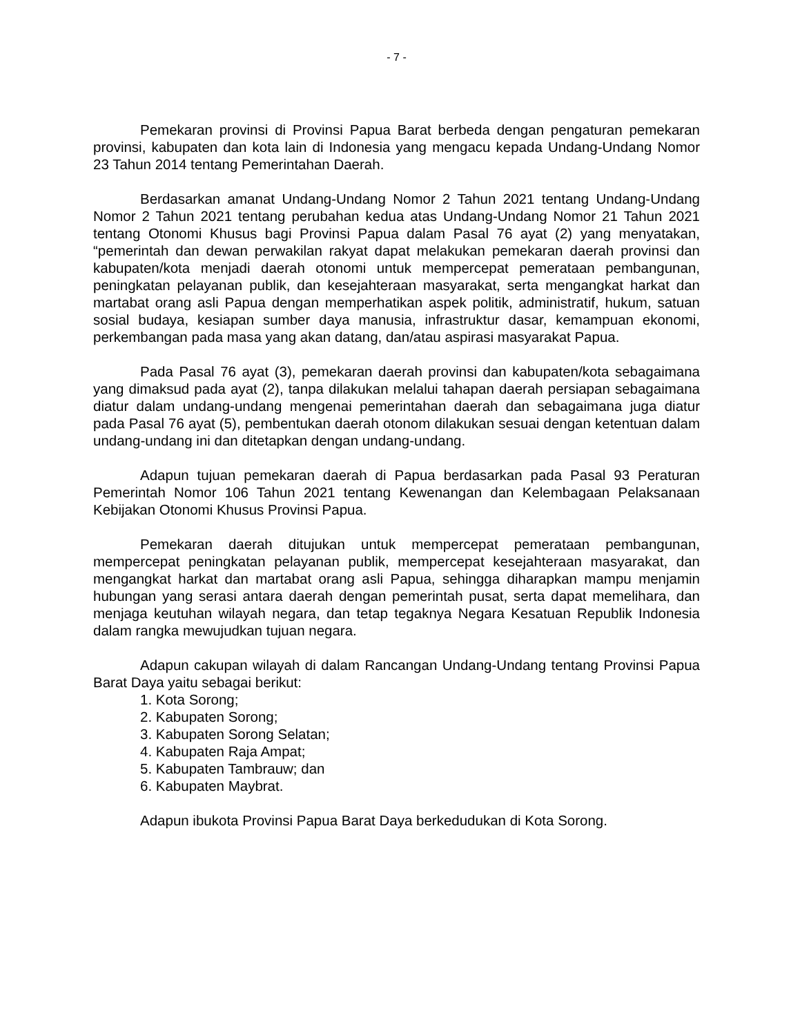- 7 -
Pemekaran provinsi di Provinsi Papua Barat berbeda dengan pengaturan pemekaran provinsi, kabupaten dan kota lain di Indonesia yang mengacu kepada Undang-Undang Nomor 23 Tahun 2014 tentang Pemerintahan Daerah.
Berdasarkan amanat Undang-Undang Nomor 2 Tahun 2021 tentang Undang-Undang Nomor 2 Tahun 2021 tentang perubahan kedua atas Undang-Undang Nomor 21 Tahun 2021 tentang Otonomi Khusus bagi Provinsi Papua dalam Pasal 76 ayat (2) yang menyatakan, “pemerintah dan dewan perwakilan rakyat dapat melakukan pemekaran daerah provinsi dan kabupaten/kota menjadi daerah otonomi untuk mempercepat pemerataan pembangunan, peningkatan pelayanan publik, dan kesejahteraan masyarakat, serta mengangkat harkat dan martabat orang asli Papua dengan memperhatikan aspek politik, administratif, hukum, satuan sosial budaya, kesiapan sumber daya manusia, infrastruktur dasar, kemampuan ekonomi, perkembangan pada masa yang akan datang, dan/atau aspirasi masyarakat Papua.
Pada Pasal 76 ayat (3), pemekaran daerah provinsi dan kabupaten/kota sebagaimana yang dimaksud pada ayat (2), tanpa dilakukan melalui tahapan daerah persiapan sebagaimana diatur dalam undang-undang mengenai pemerintahan daerah dan sebagaimana juga diatur pada Pasal 76 ayat (5), pembentukan daerah otonom dilakukan sesuai dengan ketentuan dalam undang-undang ini dan ditetapkan dengan undang-undang.
Adapun tujuan pemekaran daerah di Papua berdasarkan pada Pasal 93 Peraturan Pemerintah Nomor 106 Tahun 2021 tentang Kewenangan dan Kelembagaan Pelaksanaan Kebijakan Otonomi Khusus Provinsi Papua.
Pemekaran daerah ditujukan untuk mempercepat pemerataan pembangunan, mempercepat peningkatan pelayanan publik, mempercepat kesejahteraan masyarakat, dan mengangkat harkat dan martabat orang asli Papua, sehingga diharapkan mampu menjamin hubungan yang serasi antara daerah dengan pemerintah pusat, serta dapat memelihara, dan menjaga keutuhan wilayah negara, dan tetap tegaknya Negara Kesatuan Republik Indonesia dalam rangka mewujudkan tujuan negara.
Adapun cakupan wilayah di dalam Rancangan Undang-Undang tentang Provinsi Papua Barat Daya yaitu sebagai berikut:
1. Kota Sorong;
2. Kabupaten Sorong;
3. Kabupaten Sorong Selatan;
4. Kabupaten Raja Ampat;
5. Kabupaten Tambrauw; dan
6. Kabupaten Maybrat.
Adapun ibukota Provinsi Papua Barat Daya berkedudukan di Kota Sorong.